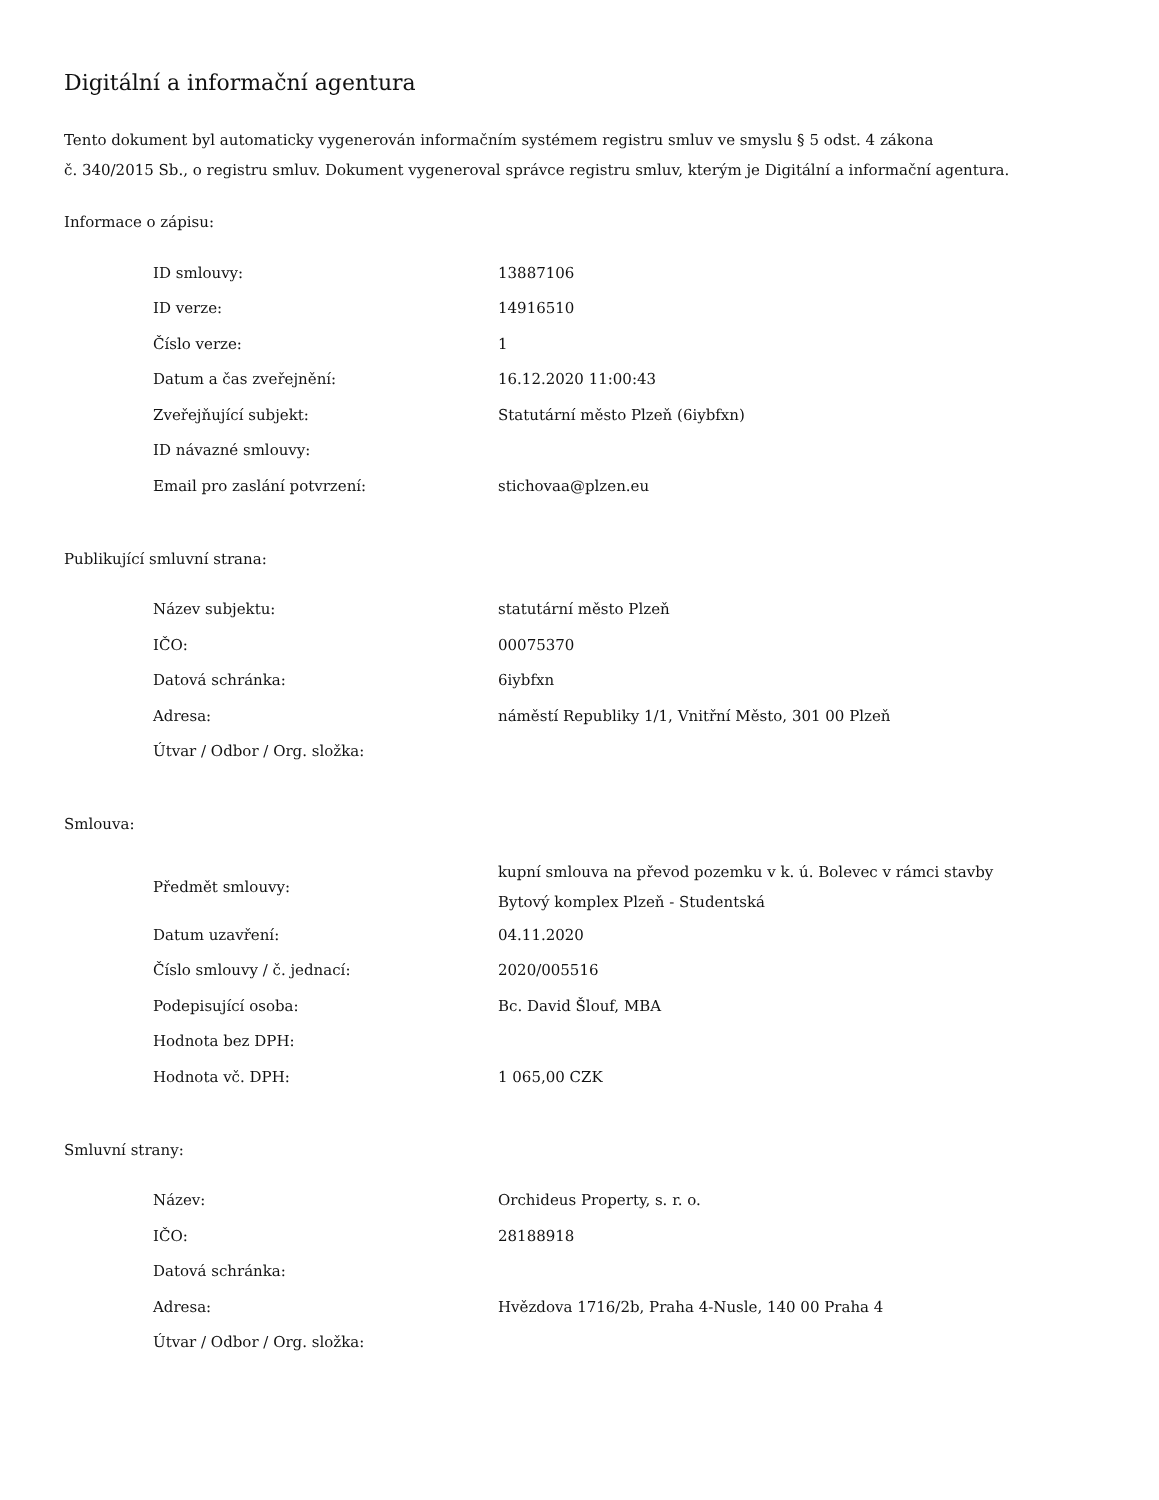Digitální a informační agentura
Tento dokument byl automaticky vygenerován informačním systémem registru smluv ve smyslu § 5 odst. 4 zákona
č. 340/2015 Sb., o registru smluv. Dokument vygeneroval správce registru smluv, kterým je Digitální a informační agentura.
Informace o zápisu:
| ID smlouvy: | 13887106 |
| ID verze: | 14916510 |
| Číslo verze: | 1 |
| Datum a čas zveřejnění: | 16.12.2020 11:00:43 |
| Zveřejňující subjekt: | Statutární město Plzeň (6iybfxn) |
| ID návazné smlouvy: | |
| Email pro zaslání potvrzení: | stichovaa@plzen.eu |
Publikující smluvní strana:
| Název subjektu: | statutární město Plzeň |
| IČO: | 00075370 |
| Datová schránka: | 6iybfxn |
| Adresa: | náměstí Republiky 1/1, Vnitřní Město, 301 00 Plzeň |
| Útvar / Odbor / Org. složka: | |
Smlouva:
| Předmět smlouvy: | kupní smlouva na převod pozemku v k. ú. Bolevec v rámci stavby Bytový komplex Plzeň - Studentská |
| Datum uzavření: | 04.11.2020 |
| Číslo smlouvy / č. jednací: | 2020/005516 |
| Podepisující osoba: | Bc. David Šlouf, MBA |
| Hodnota bez DPH: | |
| Hodnota vč. DPH: | 1 065,00 CZK |
Smluvní strany:
| Název: | Orchideus Property, s. r. o. |
| IČO: | 28188918 |
| Datová schránka: | |
| Adresa: | Hvězdova 1716/2b, Praha 4-Nusle, 140 00 Praha 4 |
| Útvar / Odbor / Org. složka: | |